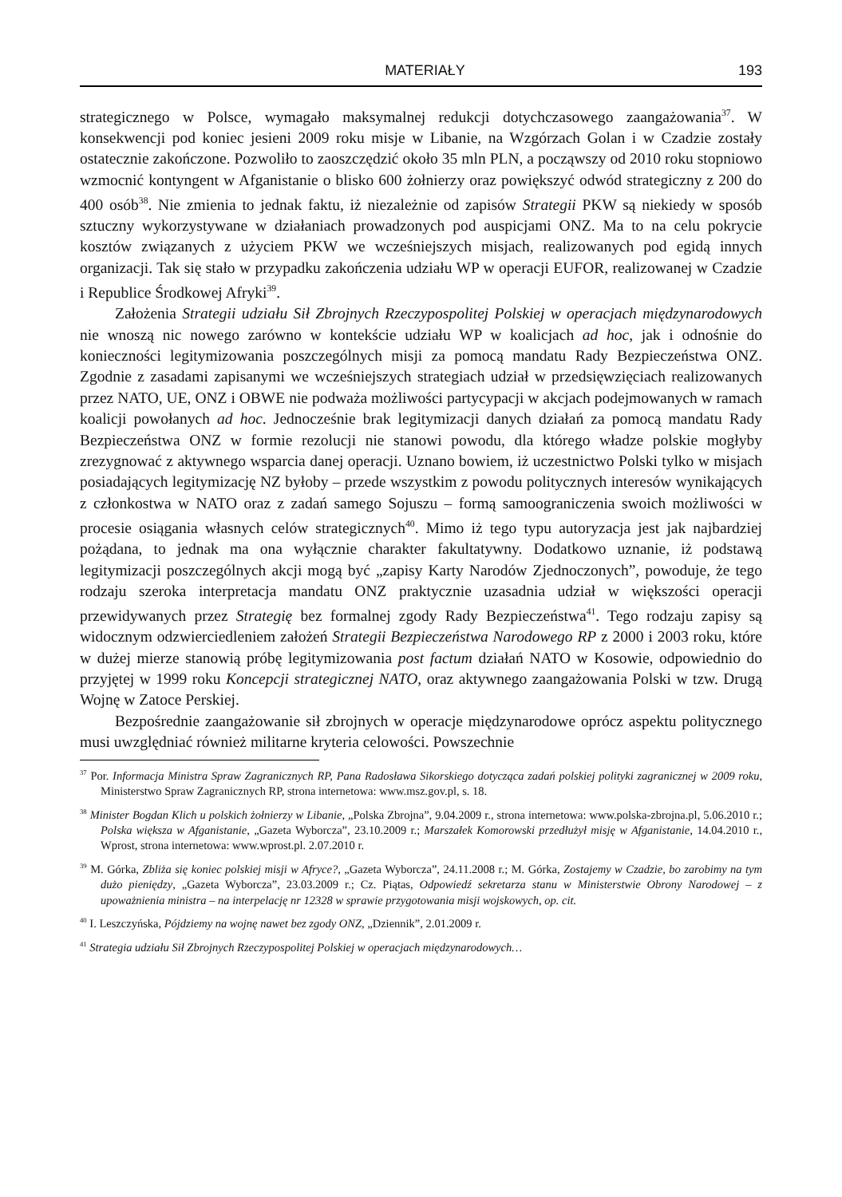MATERIAŁY 193
strategicznego w Polsce, wymagało maksymalnej redukcji dotychczasowego zaangażowania<sup>37</sup>. W konsekwencji pod koniec jesieni 2009 roku misje w Libanie, na Wzgórzach Golan i w Czadzie zostały ostatecznie zakończone. Pozwoliło to zaoszczędzić około 35 mln PLN, a począwszy od 2010 roku stopniowo wzmocnić kontyngent w Afganistanie o blisko 600 żołnierzy oraz powiększyć odwód strategiczny z 200 do 400 osób<sup>38</sup>. Nie zmienia to jednak faktu, iż niezależnie od zapisów Strategii PKW są niekiedy w sposób sztuczny wykorzystywane w działaniach prowadzonych pod auspicjami ONZ. Ma to na celu pokrycie kosztów związanych z użyciem PKW we wcześniejszych misjach, realizowanych pod egidą innych organizacji. Tak się stało w przypadku zakończenia udziału WP w operacji EUFOR, realizowanej w Czadzie i Republice Środkowej Afryki<sup>39</sup>.
Założenia Strategii udziału Sił Zbrojnych Rzeczypospolitej Polskiej w operacjach międzynarodowych nie wnoszą nic nowego zarówno w kontekście udziału WP w koalicjach ad hoc, jak i odnośnie do konieczności legitymizowania poszczególnych misji za pomocą mandatu Rady Bezpieczeństwa ONZ. Zgodnie z zasadami zapisanymi we wcześniejszych strategiach udział w przedsięwzięciach realizowanych przez NATO, UE, ONZ i OBWE nie podważa możliwości partycypacji w akcjach podejmowanych w ramach koalicji powołanych ad hoc. Jednocześnie brak legitymizacji danych działań za pomocą mandatu Rady Bezpieczeństwa ONZ w formie rezolucji nie stanowi powodu, dla którego władze polskie mogłyby zrezygnować z aktywnego wsparcia danej operacji. Uznano bowiem, iż uczestnictwo Polski tylko w misjach posiadających legitymizację NZ byłoby – przede wszystkim z powodu politycznych interesów wynikających z członkostwa w NATO oraz z zadań samego Sojuszu – formą samoograniczenia swoich możliwości w procesie osiągania własnych celów strategicznych<sup>40</sup>. Mimo iż tego typu autoryzacja jest jak najbardziej pożądana, to jednak ma ona wyłącznie charakter fakultatywny. Dodatkowo uznanie, iż podstawą legitymizacji poszczególnych akcji mogą być „zapisy Karty Narodów Zjednoczonych”, powoduje, że tego rodzaju szeroka interpretacja mandatu ONZ praktycznie uzasadnia udział w większości operacji przewidywanych przez Strategię bez formalnej zgody Rady Bezpieczeństwa<sup>41</sup>. Tego rodzaju zapisy są widocznym odzwierciedleniem założeń Strategii Bezpieczeństwa Narodowego RP z 2000 i 2003 roku, które w dużej mierze stanowią próbę legitymizowania post factum działań NATO w Kosowie, odpowiednio do przyjętej w 1999 roku Koncepcji strategicznej NATO, oraz aktywnego zaangażowania Polski w tzw. Drugą Wojnę w Zatoce Perskiej.
Bezpośrednie zaangażowanie sił zbrojnych w operacje międzynarodowe oprócz aspektu politycznego musi uwzględniać również militarne kryteria celowości. Powszechnie
<sup>37</sup> Por. Informacja Ministra Spraw Zagranicznych RP, Pana Radosława Sikorskiego dotycząca zadań polskiej polityki zagranicznej w 2009 roku, Ministerstwo Spraw Zagranicznych RP, strona internetowa: www.msz.gov.pl, s. 18.
<sup>38</sup> Minister Bogdan Klich u polskich żołnierzy w Libanie, „Polska Zbrojna”, 9.04.2009 r., strona internetowa: www.polska-zbrojna.pl, 5.06.2010 r.; Polska większa w Afganistanie, „Gazeta Wyborcza”, 23.10.2009 r.; Marszałek Komorowski przedłużył misję w Afganistanie, 14.04.2010 r., Wprost, strona internetowa: www.wprost.pl. 2.07.2010 r.
<sup>39</sup> M. Górka, Zbliża się koniec polskiej misji w Afryce?, „Gazeta Wyborcza”, 24.11.2008 r.; M. Górka, Zostajemy w Czadzie, bo zarobimy na tym dużo pieniędzy, „Gazeta Wyborcza”, 23.03.2009 r.; Cz. Piątas, Odpowiedź sekretarza stanu w Ministerstwie Obrony Narodowej – z upoważnienia ministra – na interpelację nr 12328 w sprawie przygotowania misji wojskowych, op. cit.
<sup>40</sup> I. Leszczyńska, Pójdziemy na wojnę nawet bez zgody ONZ, „Dziennik”, 2.01.2009 r.
<sup>41</sup> Strategia udziału Sił Zbrojnych Rzeczypospolitej Polskiej w operacjach międzynarodowych…